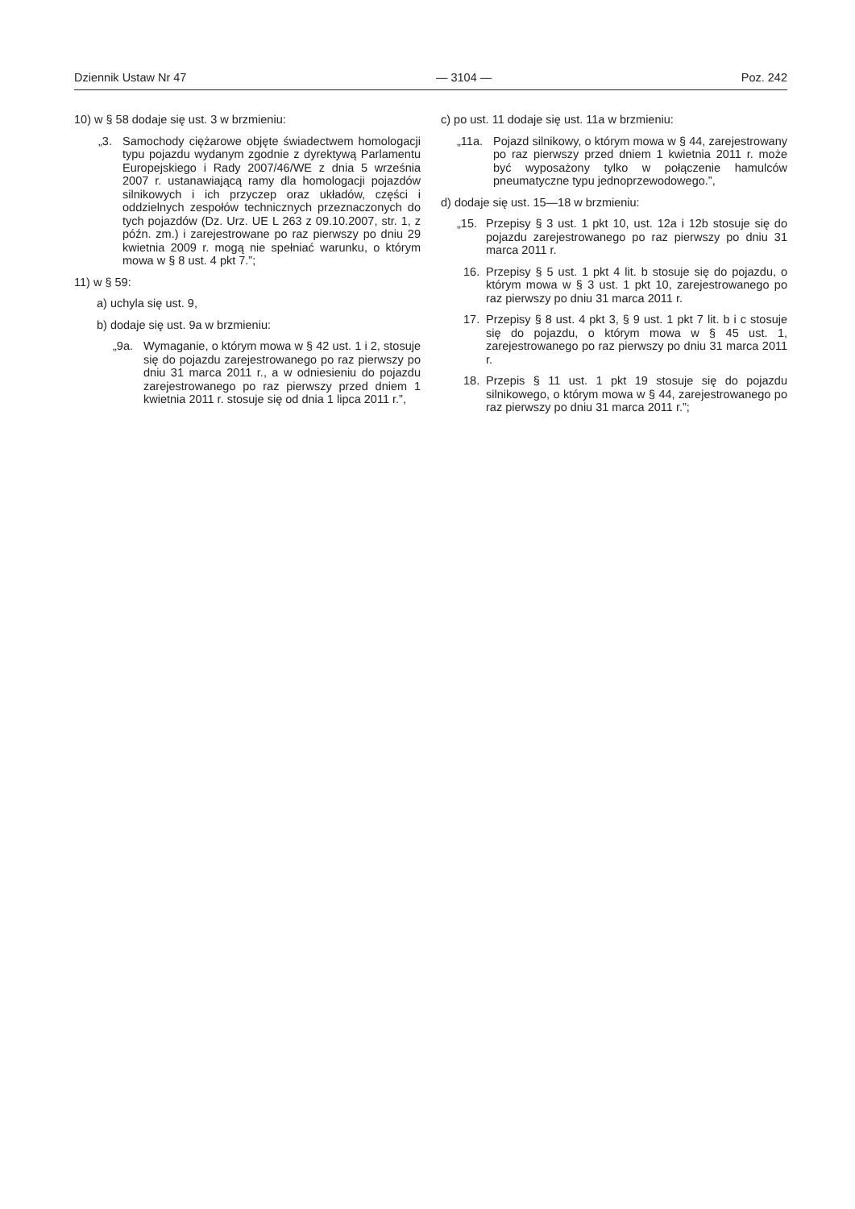Dziennik Ustaw Nr 47 — 3104 — Poz. 242
10) w § 58 dodaje się ust. 3 w brzmieniu:
„3. Samochody ciężarowe objęte świadectwem homologacji typu pojazdu wydanym zgodnie z dyrektywą Parlamentu Europejskiego i Rady 2007/46/WE z dnia 5 września 2007 r. ustanawiającą ramy dla homologacji pojazdów silnikowych i ich przyczep oraz układów, części i oddzielnych zespołów technicznych przeznaczonych do tych pojazdów (Dz. Urz. UE L 263 z 09.10.2007, str. 1, z późn. zm.) i zarejestrowane po raz pierwszy po dniu 29 kwietnia 2009 r. mogą nie spełniać warunku, o którym mowa w § 8 ust. 4 pkt 7.”;
11) w § 59:
a) uchyla się ust. 9,
b) dodaje się ust. 9a w brzmieniu:
„9a. Wymaganie, o którym mowa w § 42 ust. 1 i 2, stosuje się do pojazdu zarejestrowanego po raz pierwszy po dniu 31 marca 2011 r., a w odniesieniu do pojazdu zarejestrowanego po raz pierwszy przed dniem 1 kwietnia 2011 r. stosuje się od dnia 1 lipca 2011 r.”,
c) po ust. 11 dodaje się ust. 11a w brzmieniu:
„11a. Pojazd silnikowy, o którym mowa w § 44, zarejestrowany po raz pierwszy przed dniem 1 kwietnia 2011 r. może być wyposażony tylko w połączenie hamulców pneumatyczne typu jednoprzewodowego.”,
d) dodaje się ust. 15—18 w brzmieniu:
„15. Przepisy § 3 ust. 1 pkt 10, ust. 12a i 12b stosuje się do pojazdu zarejestrowanego po raz pierwszy po dniu 31 marca 2011 r.
16. Przepisy § 5 ust. 1 pkt 4 lit. b stosuje się do pojazdu, o którym mowa w § 3 ust. 1 pkt 10, zarejestrowanego po raz pierwszy po dniu 31 marca 2011 r.
17. Przepisy § 8 ust. 4 pkt 3, § 9 ust. 1 pkt 7 lit. b i c stosuje się do pojazdu, o którym mowa w § 45 ust. 1, zarejestrowanego po raz pierwszy po dniu 31 marca 2011 r.
18. Przepis § 11 ust. 1 pkt 19 stosuje się do pojazdu silnikowego, o którym mowa w § 44, zarejestrowanego po raz pierwszy po dniu 31 marca 2011 r.”;